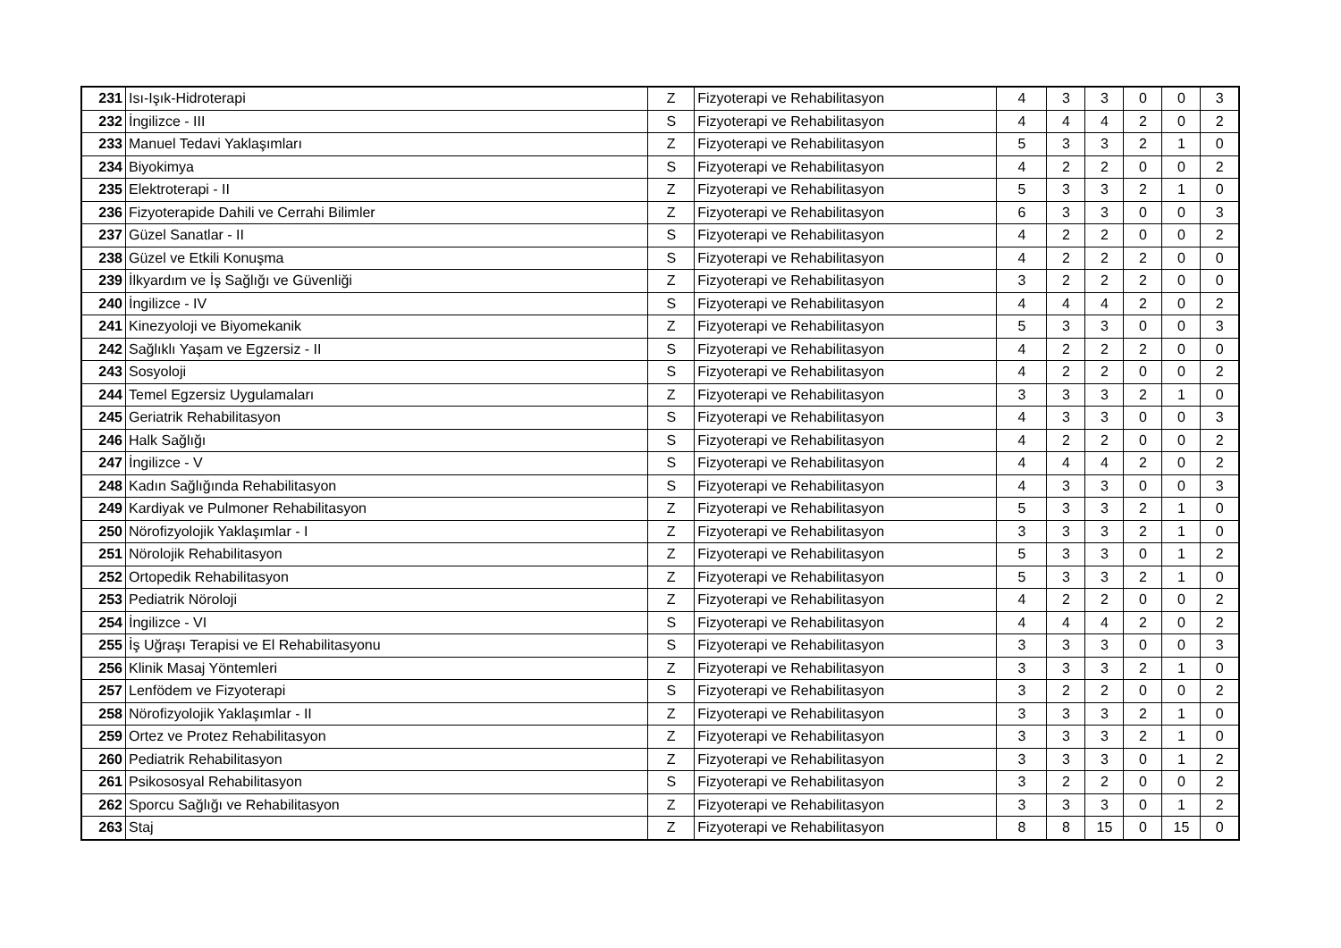| 231 | Isı-Işık-Hidroterapi | Z | Fizyoterapi ve Rehabilitasyon | 4 | 3 | 3 | 0 | 0 | 3 |
| 232 | İngilizce - III | S | Fizyoterapi ve Rehabilitasyon | 4 | 4 | 4 | 2 | 0 | 2 |
| 233 | Manuel Tedavi Yaklaşımları | Z | Fizyoterapi ve Rehabilitasyon | 5 | 3 | 3 | 2 | 1 | 0 |
| 234 | Biyokimya | S | Fizyoterapi ve Rehabilitasyon | 4 | 2 | 2 | 0 | 0 | 2 |
| 235 | Elektroterapi - II | Z | Fizyoterapi ve Rehabilitasyon | 5 | 3 | 3 | 2 | 1 | 0 |
| 236 | Fizyoterapide Dahili ve Cerrahi Bilimler | Z | Fizyoterapi ve Rehabilitasyon | 6 | 3 | 3 | 0 | 0 | 3 |
| 237 | Güzel Sanatlar - II | S | Fizyoterapi ve Rehabilitasyon | 4 | 2 | 2 | 0 | 0 | 2 |
| 238 | Güzel ve Etkili Konuşma | S | Fizyoterapi ve Rehabilitasyon | 4 | 2 | 2 | 2 | 0 | 0 |
| 239 | İlkyardım ve İş Sağlığı ve Güvenliği | Z | Fizyoterapi ve Rehabilitasyon | 3 | 2 | 2 | 2 | 0 | 0 |
| 240 | İngilizce - IV | S | Fizyoterapi ve Rehabilitasyon | 4 | 4 | 4 | 2 | 0 | 2 |
| 241 | Kinezyoloji ve Biyomekanik | Z | Fizyoterapi ve Rehabilitasyon | 5 | 3 | 3 | 0 | 0 | 3 |
| 242 | Sağlıklı Yaşam ve Egzersiz - II | S | Fizyoterapi ve Rehabilitasyon | 4 | 2 | 2 | 2 | 0 | 0 |
| 243 | Sosyoloji | S | Fizyoterapi ve Rehabilitasyon | 4 | 2 | 2 | 0 | 0 | 2 |
| 244 | Temel Egzersiz Uygulamaları | Z | Fizyoterapi ve Rehabilitasyon | 3 | 3 | 3 | 2 | 1 | 0 |
| 245 | Geriatrik Rehabilitasyon | S | Fizyoterapi ve Rehabilitasyon | 4 | 3 | 3 | 0 | 0 | 3 |
| 246 | Halk Sağlığı | S | Fizyoterapi ve Rehabilitasyon | 4 | 2 | 2 | 0 | 0 | 2 |
| 247 | İngilizce - V | S | Fizyoterapi ve Rehabilitasyon | 4 | 4 | 4 | 2 | 0 | 2 |
| 248 | Kadın Sağlığında Rehabilitasyon | S | Fizyoterapi ve Rehabilitasyon | 4 | 3 | 3 | 0 | 0 | 3 |
| 249 | Kardiyak ve Pulmoner Rehabilitasyon | Z | Fizyoterapi ve Rehabilitasyon | 5 | 3 | 3 | 2 | 1 | 0 |
| 250 | Nörofizyolojik Yaklaşımlar - I | Z | Fizyoterapi ve Rehabilitasyon | 3 | 3 | 3 | 2 | 1 | 0 |
| 251 | Nörolojik Rehabilitasyon | Z | Fizyoterapi ve Rehabilitasyon | 5 | 3 | 3 | 0 | 1 | 2 |
| 252 | Ortopedik Rehabilitasyon | Z | Fizyoterapi ve Rehabilitasyon | 5 | 3 | 3 | 2 | 1 | 0 |
| 253 | Pediatrik Nöroloji | Z | Fizyoterapi ve Rehabilitasyon | 4 | 2 | 2 | 0 | 0 | 2 |
| 254 | İngilizce - VI | S | Fizyoterapi ve Rehabilitasyon | 4 | 4 | 4 | 2 | 0 | 2 |
| 255 | İş Uğraşı Terapisi ve El Rehabilitasyonu | S | Fizyoterapi ve Rehabilitasyon | 3 | 3 | 3 | 0 | 0 | 3 |
| 256 | Klinik Masaj Yöntemleri | Z | Fizyoterapi ve Rehabilitasyon | 3 | 3 | 3 | 2 | 1 | 0 |
| 257 | Lenfödem ve Fizyoterapi | S | Fizyoterapi ve Rehabilitasyon | 3 | 2 | 2 | 0 | 0 | 2 |
| 258 | Nörofizyolojik Yaklaşımlar - II | Z | Fizyoterapi ve Rehabilitasyon | 3 | 3 | 3 | 2 | 1 | 0 |
| 259 | Ortez ve Protez Rehabilitasyon | Z | Fizyoterapi ve Rehabilitasyon | 3 | 3 | 3 | 2 | 1 | 0 |
| 260 | Pediatrik Rehabilitasyon | Z | Fizyoterapi ve Rehabilitasyon | 3 | 3 | 3 | 0 | 1 | 2 |
| 261 | Psikososyal Rehabilitasyon | S | Fizyoterapi ve Rehabilitasyon | 3 | 2 | 2 | 0 | 0 | 2 |
| 262 | Sporcu Sağlığı ve Rehabilitasyon | Z | Fizyoterapi ve Rehabilitasyon | 3 | 3 | 3 | 0 | 1 | 2 |
| 263 | Staj | Z | Fizyoterapi ve Rehabilitasyon | 8 | 8 | 15 | 0 | 15 | 0 |